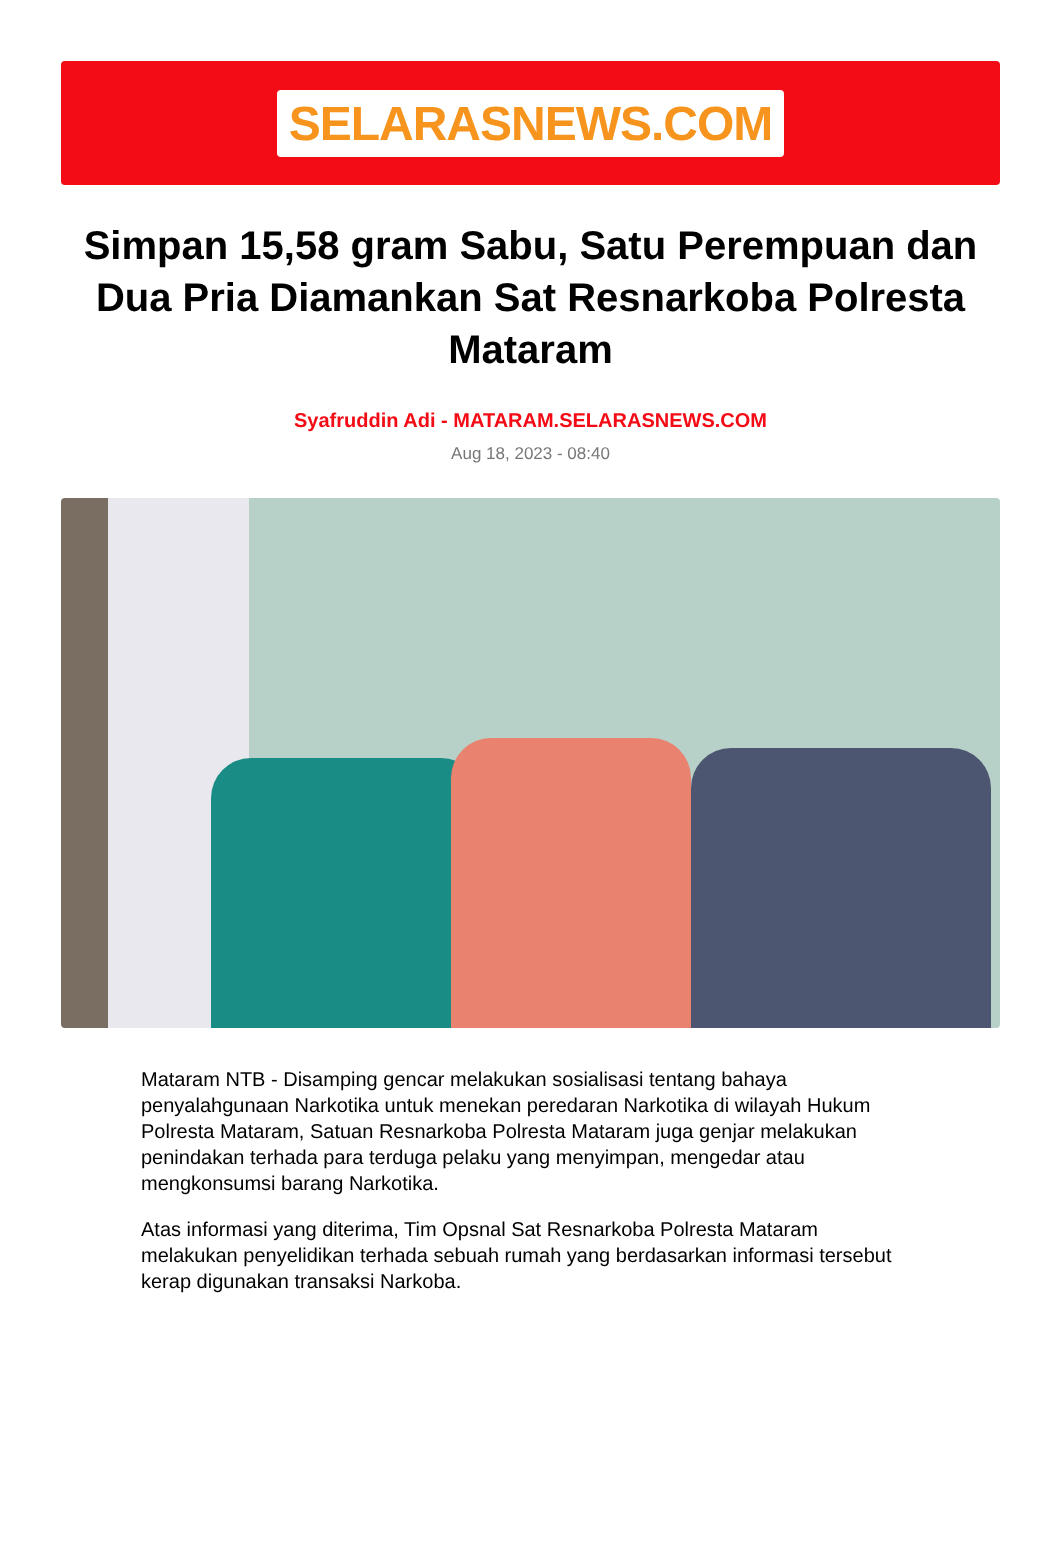SELARASNEWS.COM
Simpan 15,58 gram Sabu, Satu Perempuan dan Dua Pria Diamankan Sat Resnarkoba Polresta Mataram
Syafruddin Adi - MATARAM.SELARASNEWS.COM
Aug 18, 2023 - 08:40
Mataram NTB - Disamping gencar melakukan sosialisasi tentang bahaya penyalahgunaan Narkotika untuk menekan peredaran Narkotika di wilayah Hukum Polresta Mataram, Satuan Resnarkoba Polresta Mataram juga genjar melakukan penindakan terhada para terduga pelaku yang menyimpan, mengedar atau mengkonsumsi barang Narkotika.
Atas informasi yang diterima, Tim Opsnal Sat Resnarkoba Polresta Mataram melakukan penyelidikan terhada sebuah rumah yang berdasarkan informasi tersebut kerap digunakan transaksi Narkoba.